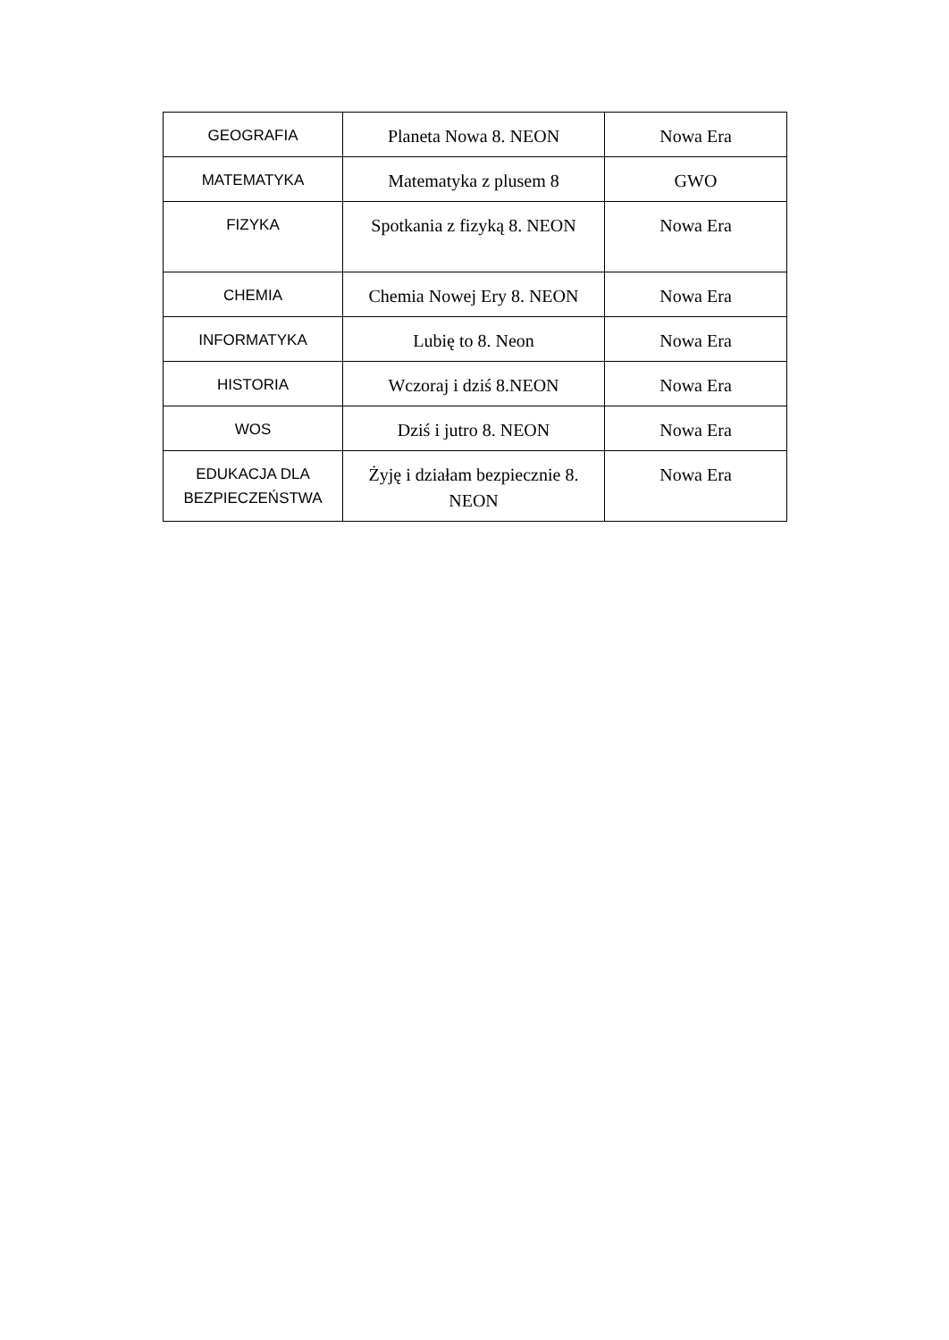| GEOGRAFIA | Planeta Nowa 8. NEON | Nowa Era |
| MATEMATYKA | Matematyka z plusem 8 | GWO |
| FIZYKA | Spotkania z fizyką 8. NEON | Nowa Era |
| CHEMIA | Chemia Nowej Ery 8. NEON | Nowa Era |
| INFORMATYKA | Lubię to 8. Neon | Nowa Era |
| HISTORIA | Wczoraj i dziś 8.NEON | Nowa Era |
| WOS | Dziś i jutro 8. NEON | Nowa Era |
| EDUKACJA DLA BEZPIECZEŃSTWA | Żyję i działam bezpiecznie 8. NEON | Nowa Era |